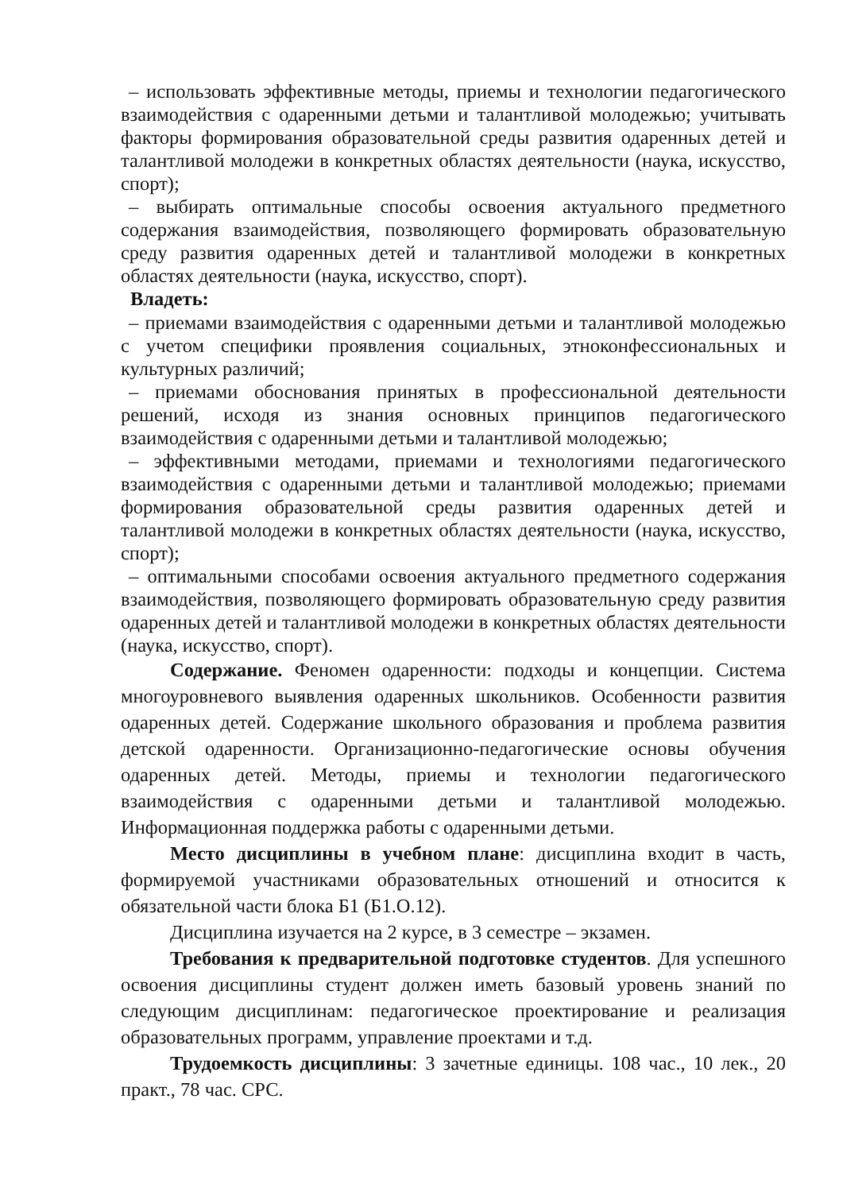– использовать эффективные методы, приемы и технологии педагогического взаимодействия с одаренными детьми и талантливой молодежью; учитывать факторы формирования образовательной среды развития одаренных детей и талантливой молодежи в конкретных областях деятельности (наука, искусство, спорт);
– выбирать оптимальные способы освоения актуального предметного содержания взаимодействия, позволяющего формировать образовательную среду развития одаренных детей и талантливой молодежи в конкретных областях деятельности (наука, искусство, спорт).
Владеть:
– приемами взаимодействия с одаренными детьми и талантливой молодежью с учетом специфики проявления социальных, этноконфессиональных и культурных различий;
– приемами обоснования принятых в профессиональной деятельности решений, исходя из знания основных принципов педагогического взаимодействия с одаренными детьми и талантливой молодежью;
– эффективными методами, приемами и технологиями педагогического взаимодействия с одаренными детьми и талантливой молодежью; приемами формирования образовательной среды развития одаренных детей и талантливой молодежи в конкретных областях деятельности (наука, искусство, спорт);
– оптимальными способами освоения актуального предметного содержания взаимодействия, позволяющего формировать образовательную среду развития одаренных детей и талантливой молодежи в конкретных областях деятельности (наука, искусство, спорт).
Содержание. Феномен одаренности: подходы и концепции. Система многоуровневого выявления одаренных школьников. Особенности развития одаренных детей. Содержание школьного образования и проблема развития детской одаренности. Организационно-педагогические основы обучения одаренных детей. Методы, приемы и технологии педагогического взаимодействия с одаренными детьми и талантливой молодежью. Информационная поддержка работы с одаренными детьми.
Место дисциплины в учебном плане: дисциплина входит в часть, формируемой участниками образовательных отношений и относится к обязательной части блока Б1 (Б1.О.12).
Дисциплина изучается на 2 курсе, в 3 семестре – экзамен.
Требования к предварительной подготовке студентов. Для успешного освоения дисциплины студент должен иметь базовый уровень знаний по следующим дисциплинам: педагогическое проектирование и реализация образовательных программ, управление проектами и т.д.
Трудоемкость дисциплины: 3 зачетные единицы. 108 час., 10 лек., 20 практ., 78 час. СРС.